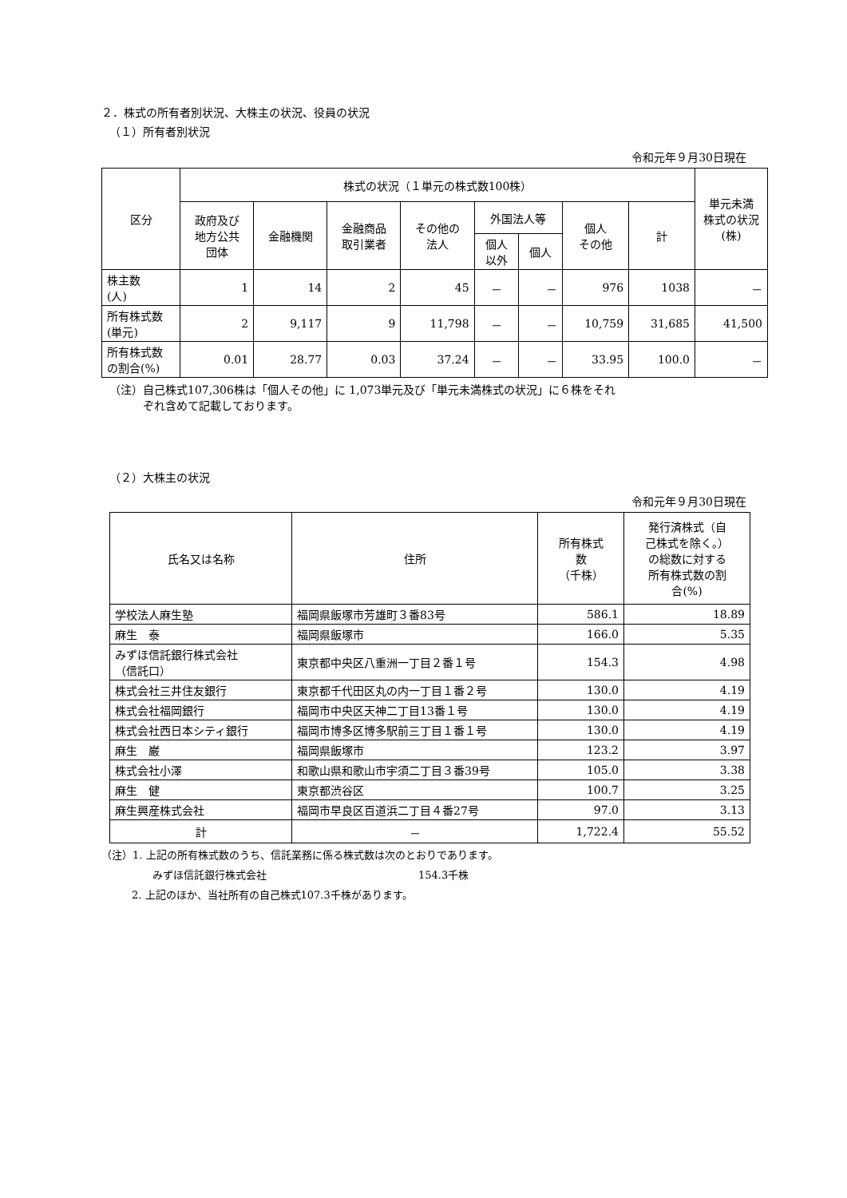２．株式の所有者別状況、大株主の状況、役員の状況
（１）所有者別状況
令和元年９月30日現在
| 区分 | 株式の状況（１単元の株式数100株） | | | | | | | | 単元未満 株式の状況 (株) |
| --- | --- | --- | --- | --- | --- | --- | --- | --- | --- |
| | 政府及び 地方公共 団体 | 金融機関 | 金融商品 取引業者 | その他の 法人 | 外国法人等 | | 個人 その他 | 計 | |
| | | | | | 個人 以外 | 個人 | | | |
| 株主数 (人) | 1 | 14 | 2 | 45 | － | － | 976 | 1038 | － |
| 所有株式数 (単元) | 2 | 9,117 | 9 | 11,798 | － | － | 10,759 | 31,685 | 41,500 |
| 所有株式数 の割合(%) | 0.01 | 28.77 | 0.03 | 37.24 | － | － | 33.95 | 100.0 | － |
（注）自己株式107,306株は「個人その他」に 1,073単元及び「単元未満株式の状況」に６株をそれ
　　　ぞれ含めて記載しております。
（２）大株主の状況
令和元年９月30日現在
| 氏名又は名称 | 住所 | 所有株式 数 （千株） | 発行済株式（自 己株式を除く。） の総数に対する 所有株式数の割 合(%) |
| --- | --- | --- | --- |
| 学校法人麻生塾 | 福岡県飯塚市芳雄町３番83号 | 586.1 | 18.89 |
| 麻生 泰 | 福岡県飯塚市 | 166.0 | 5.35 |
| みずほ信託銀行株式会社 （信託口） | 東京都中央区八重洲一丁目２番１号 | 154.3 | 4.98 |
| 株式会社三井住友銀行 | 東京都千代田区丸の内一丁目１番２号 | 130.0 | 4.19 |
| 株式会社福岡銀行 | 福岡市中央区天神二丁目13番１号 | 130.0 | 4.19 |
| 株式会社西日本シティ銀行 | 福岡市博多区博多駅前三丁目１番１号 | 130.0 | 4.19 |
| 麻生 巌 | 福岡県飯塚市 | 123.2 | 3.97 |
| 株式会社小澤 | 和歌山県和歌山市宇須二丁目３番39号 | 105.0 | 3.38 |
| 麻生 健 | 東京都渋谷区 | 100.7 | 3.25 |
| 麻生興産株式会社 | 福岡市早良区百道浜二丁目４番27号 | 97.0 | 3.13 |
| 計 | － | 1,722.4 | 55.52 |
（注）1. 上記の所有株式数のうち、信託業務に係る株式数は次のとおりであります。
みずほ信託銀行株式会社 154.3千株
2. 上記のほか、当社所有の自己株式107.3千株があります。